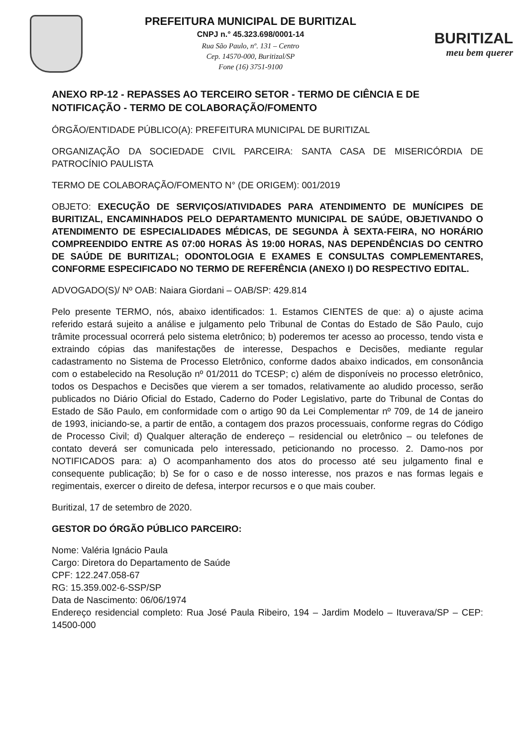PREFEITURA MUNICIPAL DE BURITIZAL
CNPJ n.° 45.323.698/0001-14
Rua São Paulo, nº. 131 – Centro
Cep. 14570-000, Buritizal/SP
Fone (16) 3751-9100
BURITIZAL
meu bem querer
ANEXO RP-12 - REPASSES AO TERCEIRO SETOR - TERMO DE CIÊNCIA E DE NOTIFICAÇÃO - TERMO DE COLABORAÇÃO/FOMENTO
ÓRGÃO/ENTIDADE PÚBLICO(A): PREFEITURA MUNICIPAL DE BURITIZAL
ORGANIZAÇÃO DA SOCIEDADE CIVIL PARCEIRA: SANTA CASA DE MISERICÓRDIA DE PATROCÍNIO PAULISTA
TERMO DE COLABORAÇÃO/FOMENTO N° (DE ORIGEM): 001/2019
OBJETO: EXECUÇÃO DE SERVIÇOS/ATIVIDADES PARA ATENDIMENTO DE MUNÍCIPES DE BURITIZAL, ENCAMINHADOS PELO DEPARTAMENTO MUNICIPAL DE SAÚDE, OBJETIVANDO O ATENDIMENTO DE ESPECIALIDADES MÉDICAS, DE SEGUNDA À SEXTA-FEIRA, NO HORÁRIO COMPREENDIDO ENTRE AS 07:00 HORAS ÀS 19:00 HORAS, NAS DEPENDÊNCIAS DO CENTRO DE SAÚDE DE BURITIZAL; ODONTOLOGIA E EXAMES E CONSULTAS COMPLEMENTARES, CONFORME ESPECIFICADO NO TERMO DE REFERÊNCIA (ANEXO I) DO RESPECTIVO EDITAL.
ADVOGADO(S)/ Nº OAB: Naiara Giordani – OAB/SP: 429.814
Pelo presente TERMO, nós, abaixo identificados: 1. Estamos CIENTES de que: a) o ajuste acima referido estará sujeito a análise e julgamento pelo Tribunal de Contas do Estado de São Paulo, cujo trâmite processual ocorrerá pelo sistema eletrônico; b) poderemos ter acesso ao processo, tendo vista e extraindo cópias das manifestações de interesse, Despachos e Decisões, mediante regular cadastramento no Sistema de Processo Eletrônico, conforme dados abaixo indicados, em consonância com o estabelecido na Resolução nº 01/2011 do TCESP; c) além de disponíveis no processo eletrônico, todos os Despachos e Decisões que vierem a ser tomados, relativamente ao aludido processo, serão publicados no Diário Oficial do Estado, Caderno do Poder Legislativo, parte do Tribunal de Contas do Estado de São Paulo, em conformidade com o artigo 90 da Lei Complementar nº 709, de 14 de janeiro de 1993, iniciando-se, a partir de então, a contagem dos prazos processuais, conforme regras do Código de Processo Civil; d) Qualquer alteração de endereço – residencial ou eletrônico – ou telefones de contato deverá ser comunicada pelo interessado, peticionando no processo. 2. Damo-nos por NOTIFICADOS para: a) O acompanhamento dos atos do processo até seu julgamento final e consequente publicação; b) Se for o caso e de nosso interesse, nos prazos e nas formas legais e regimentais, exercer o direito de defesa, interpor recursos e o que mais couber.
Buritizal, 17 de setembro de 2020.
GESTOR DO ÓRGÃO PÚBLICO PARCEIRO:
Nome: Valéria Ignácio Paula
Cargo: Diretora do Departamento de Saúde
CPF: 122.247.058-67
RG: 15.359.002-6-SSP/SP
Data de Nascimento: 06/06/1974
Endereço residencial completo: Rua José Paula Ribeiro, 194 – Jardim Modelo – Ituverava/SP – CEP: 14500-000